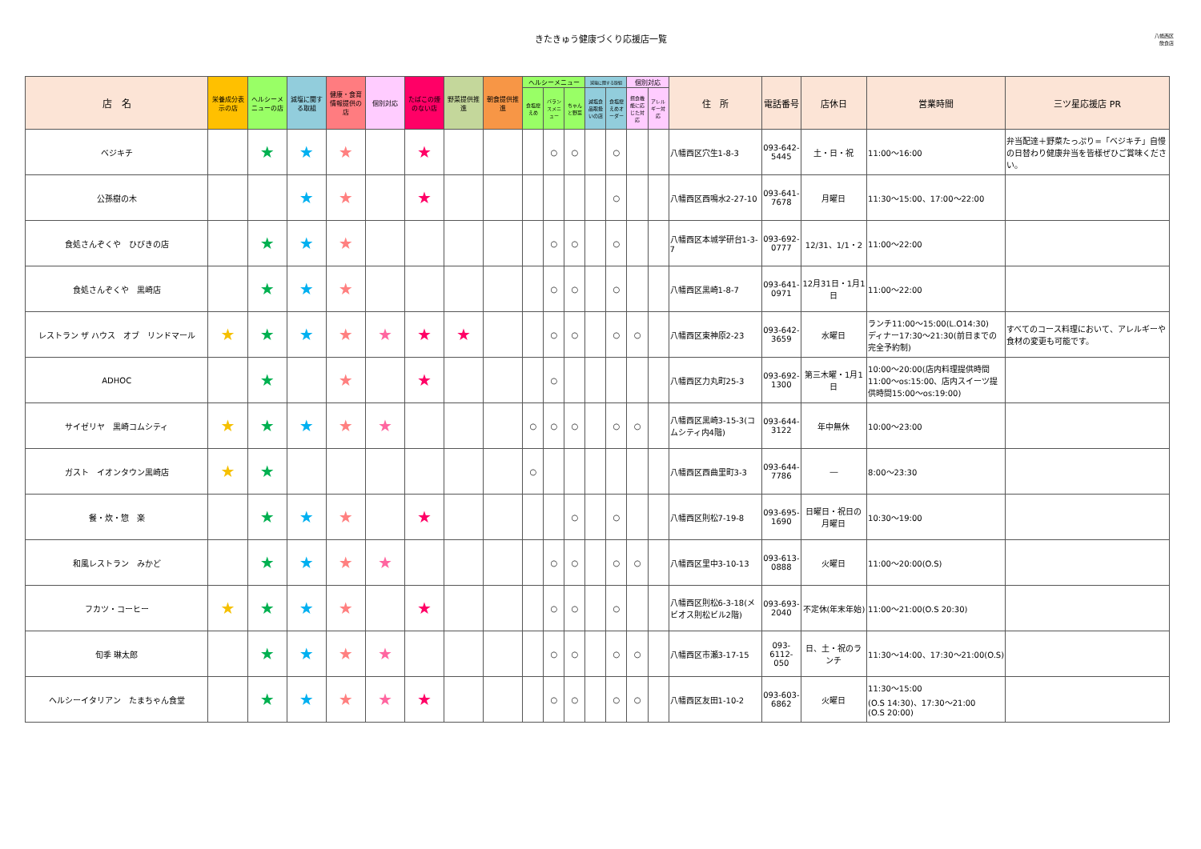きたきゅう健康づくり応援店一覧
八幡西区
飲食店
| 店 名 | 栄養成分表示の店 | ヘルシーメニューの店 | 減塩に関する取組 | 健康・食育情報提供の店 | 個別対応 | たばこの煙のない店 | 野菜提供推進 | 朝食提供推進 | ヘルシーメニュー | | | 減塩に関する取組 | | 個別対応 | | 住 所 | 電話番号 | 店休日 | 営業時間 | 三ツ星応援店 PR |
| --- | --- | --- | --- | --- | --- | --- | --- | --- | --- | --- | --- | --- | --- | --- | --- | --- | --- | --- | --- | --- |
| | | | | | | | | | 食塩控えめ | バランスメニュー | ちゃんと野菜 | 減塩食品取扱いの店 | 食塩控えめオーダー | 摂食機能に応じた対応 | アレルギー対応 | | | | | |
| ベジキチ | | ★ | ★ | ★ | | ★ | | | | ○ | ○ | | ○ | | | 八幡西区穴生1-8-3 | 093-642-5445 | 土・日・祝 | 11:00～16:00 | 弁当配達＋野菜たっぷり=「ベジキチ」自慢の日替わり健康弁当を皆様ぜひご賞味ください。 |
| 公孫樹の木 | | | ★ | ★ | | ★ | | | | | | | ○ | | | 八幡西区西鳴水2-27-10 | 093-641-7678 | 月曜日 | 11:30～15:00、17:00～22:00 | |
| 食処さんぞくや ひびきの店 | | ★ | ★ | ★ | | | | | | ○ | ○ | | ○ | | | 八幡西区本城学研台1-3-7 | 093-692-0777 | 12/31、1/1・2 | 11:00～22:00 | |
| 食処さんぞくや 黒崎店 | | ★ | ★ | ★ | | | | | | ○ | ○ | | ○ | | | 八幡西区黒崎1-8-7 | 093-641-0971 | 12月31日・1月1日 | 11:00～22:00 | |
| レストラン ザ ハウス オブ リンドマール | ★ | ★ | ★ | ★ | ★ | ★ | ★ | | | ○ | ○ | | ○ | ○ | | 八幡西区東神原2-23 | 093-642-3659 | 水曜日 | ランチ11:00～15:00(L.O14:30) ディナー17:30～21:30(前日までの完全予約制) | すべてのコース料理において、アレルギーや食材の変更も可能です。 |
| ADHOC | | ★ | | ★ | | ★ | | | | ○ | | | | | | 八幡西区力丸町25-3 | 093-692-1300 | 第三木曜・1月1日 | 10:00～20:00(店内料理提供時間11:00～os:15:00、店内スイーツ提供時間15:00～os:19:00) | |
| サイゼリヤ 黒崎コムシティ | ★ | ★ | ★ | ★ | ★ | | | | ○ | ○ | ○ | | ○ | ○ | | 八幡西区黒崎3-15-3(コムシティ内4階) | 093-644-3122 | 年中無休 | 10:00～23:00 | |
| ガスト イオンタウン黒崎店 | ★ | ★ | | | | | | | ○ | | | | | | | 八幡西区西曲里町3-3 | 093-644-7786 | ― | 8:00～23:30 | |
| 餐・炊・惣 楽 | | ★ | ★ | ★ | | ★ | | | | | ○ | | ○ | | | 八幡西区則松7-19-8 | 093-695-1690 | 日曜日・祝日の月曜日 | 10:30～19:00 | |
| 和風レストラン みかど | | ★ | ★ | ★ | ★ | | | | | ○ | ○ | | ○ | ○ | | 八幡西区里中3-10-13 | 093-613-0888 | 火曜日 | 11:00～20:00(O.S) | |
| フカツ・コーヒー | ★ | ★ | ★ | ★ | | ★ | | | | ○ | ○ | | ○ | | | 八幡西区則松6-3-18(メビオス則松ビル2階) | 093-693-2040 | 不定休(年末年始) | 11:00～21:00(O.S 20:30) | |
| 旬季 琳太郎 | | ★ | ★ | ★ | ★ | | | | | ○ | ○ | | ○ | ○ | | 八幡西区市瀬3-17-15 | 093-6112-050 | 日、土・祝のランチ | 11:30～14:00、17:30～21:00(O.S) | |
| ヘルシーイタリアン たまちゃん食堂 | | ★ | ★ | ★ | ★ | ★ | | | | ○ | ○ | | ○ | ○ | | 八幡西区友田1-10-2 | 093-603-6862 | 火曜日 | 11:30～15:00 (O.S 14:30)、17:30～21:00 (O.S 20:00) | |